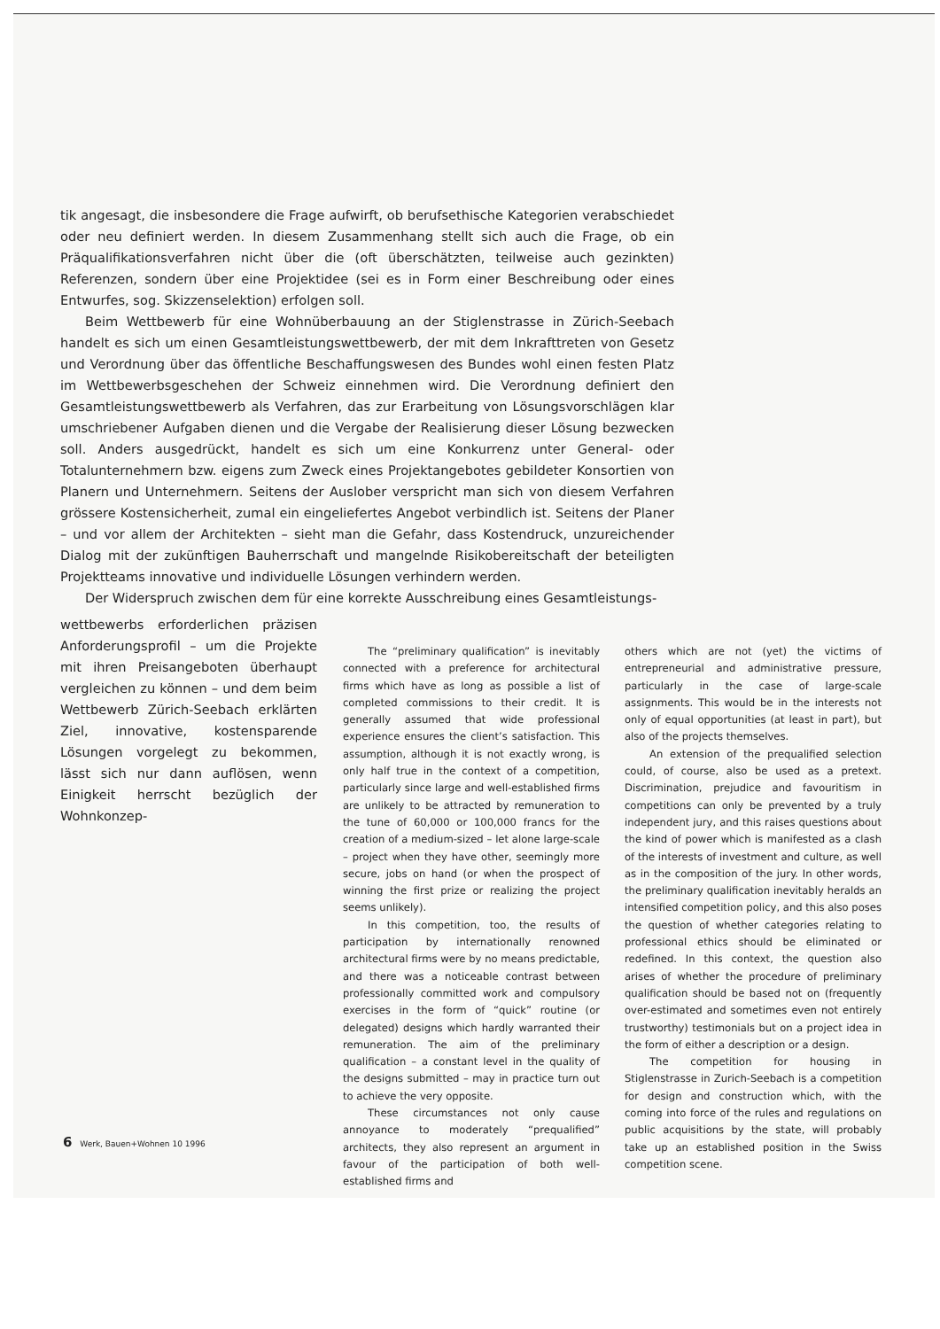tik angesagt, die insbesondere die Frage aufwirft, ob berufsethische Kategorien verabschiedet oder neu definiert werden. In diesem Zusammenhang stellt sich auch die Frage, ob ein Präqualifikationsverfahren nicht über die (oft überschätzten, teilweise auch gezinkten) Referenzen, sondern über eine Projektidee (sei es in Form einer Beschreibung oder eines Entwurfes, sog. Skizzenselektion) erfolgen soll.
Beim Wettbewerb für eine Wohnüberbauung an der Stiglenstrasse in Zürich-Seebach handelt es sich um einen Gesamtleistungswettbewerb, der mit dem Inkrafttreten von Gesetz und Verordnung über das öffentliche Beschaffungswesen des Bundes wohl einen festen Platz im Wettbewerbsgeschehen der Schweiz einnehmen wird. Die Verordnung definiert den Gesamtleistungswettbewerb als Verfahren, das zur Erarbeitung von Lösungsvorschlägen klar umschriebener Aufgaben dienen und die Vergabe der Realisierung dieser Lösung bezwecken soll. Anders ausgedrückt, handelt es sich um eine Konkurrenz unter General- oder Totalunternehmern bzw. eigens zum Zweck eines Projektangebotes gebildeter Konsortien von Planern und Unternehmern. Seitens der Auslober verspricht man sich von diesem Verfahren grössere Kostensicherheit, zumal ein eingeliefertes Angebot verbindlich ist. Seitens der Planer – und vor allem der Architekten – sieht man die Gefahr, dass Kostendruck, unzureichender Dialog mit der zukünftigen Bauherrschaft und mangelnde Risikobereitschaft der beteiligten Projektteams innovative und individuelle Lösungen verhindern werden.
Der Widerspruch zwischen dem für eine korrekte Ausschreibung eines Gesamtleistungs-
wettbewerbs erforderlichen präzisen Anforderungsprofil – um die Projekte mit ihren Preisangeboten überhaupt vergleichen zu können – und dem beim Wettbewerb Zürich-Seebach erklärten Ziel, innovative, kostensparende Lösungen vorgelegt zu bekommen, lässt sich nur dann auflösen, wenn Einigkeit herrscht bezüglich der Wohnkonzep-
The “preliminary qualification” is inevitably connected with a preference for architectural firms which have as long as possible a list of completed commissions to their credit. It is generally assumed that wide professional experience ensures the client’s satisfaction. This assumption, although it is not exactly wrong, is only half true in the context of a competition, particularly since large and well-established firms are unlikely to be attracted by remuneration to the tune of 60,000 or 100,000 francs for the creation of a medium-sized – let alone large-scale – project when they have other, seemingly more secure, jobs on hand (or when the prospect of winning the first prize or realizing the project seems unlikely).
In this competition, too, the results of participation by internationally renowned architectural firms were by no means predictable, and there was a noticeable contrast between professionally committed work and compulsory exercises in the form of “quick” routine (or delegated) designs which hardly warranted their remuneration. The aim of the preliminary qualification – a constant level in the quality of the designs submitted – may in practice turn out to achieve the very opposite.
These circumstances not only cause annoyance to moderately “prequalified” architects, they also represent an argument in favour of the participation of both well-established firms and
others which are not (yet) the victims of entrepreneurial and administrative pressure, particularly in the case of large-scale assignments. This would be in the interests not only of equal opportunities (at least in part), but also of the projects themselves.
An extension of the prequalified selection could, of course, also be used as a pretext. Discrimination, prejudice and favouritism in competitions can only be prevented by a truly independent jury, and this raises questions about the kind of power which is manifested as a clash of the interests of investment and culture, as well as in the composition of the jury. In other words, the preliminary qualification inevitably heralds an intensified competition policy, and this also poses the question of whether categories relating to professional ethics should be eliminated or redefined. In this context, the question also arises of whether the procedure of preliminary qualification should be based not on (frequently over-estimated and sometimes even not entirely trustworthy) testimonials but on a project idea in the form of either a description or a design.
The competition for housing in Stiglenstrasse in Zurich-Seebach is a competition for design and construction which, with the coming into force of the rules and regulations on public acquisitions by the state, will probably take up an established position in the Swiss competition scene.
6 Werk, Bauen+Wohnen 10 1996